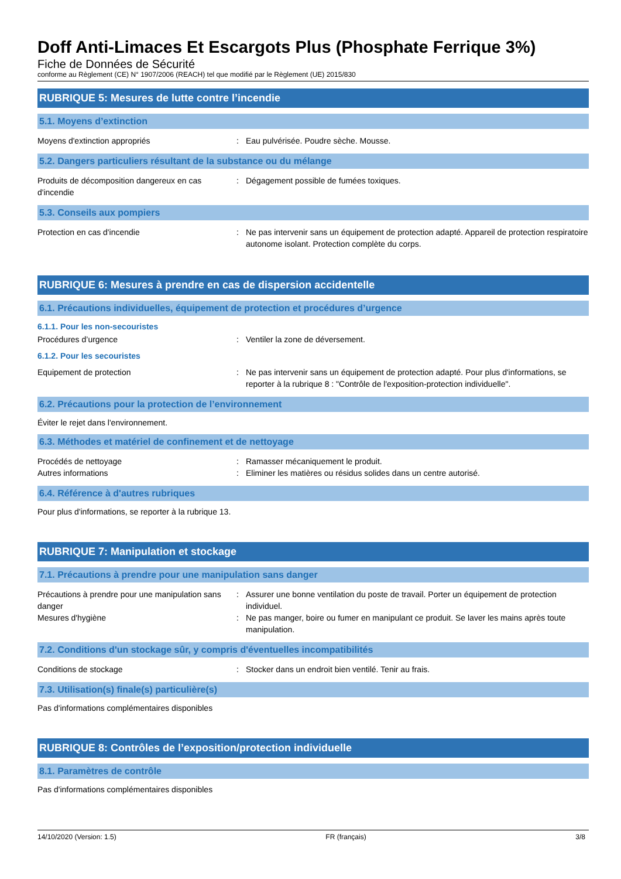Doff Anti-Limaces Et Escargots Plus (Phosphate Ferrique 3%)
Fiche de Données de Sécurité
conforme au Règlement (CE) N° 1907/2006 (REACH) tel que modifié par le Règlement (UE) 2015/830
RUBRIQUE 5: Mesures de lutte contre l’incendie
5.1. Moyens d’extinction
Moyens d'extinction appropriés : Eau pulvérisée. Poudre sèche. Mousse.
5.2. Dangers particuliers résultant de la substance ou du mélange
Produits de décomposition dangereux en cas d'incendie
: Dégagement possible de fumées toxiques.
5.3. Conseils aux pompiers
Protection en cas d'incendie : Ne pas intervenir sans un équipement de protection adapté. Appareil de protection respiratoire autonome isolant. Protection complète du corps.
RUBRIQUE 6: Mesures à prendre en cas de dispersion accidentelle
6.1. Précautions individuelles, équipement de protection et procédures d’urgence
6.1.1. Pour les non-secouristes
Procédures d’urgence : Ventiler la zone de déversement.
6.1.2. Pour les secouristes
Equipement de protection : Ne pas intervenir sans un équipement de protection adapté. Pour plus d'informations, se reporter à la rubrique 8 : "Contrôle de l'exposition-protection individuelle".
6.2. Précautions pour la protection de l’environnement
Éviter le rejet dans l'environnement.
6.3. Méthodes et matériel de confinement et de nettoyage
Procédés de nettoyage : Ramasser mécaniquement le produit.
Autres informations : Eliminer les matières ou résidus solides dans un centre autorisé.
6.4. Référence à d'autres rubriques
Pour plus d'informations, se reporter à la rubrique 13.
RUBRIQUE 7: Manipulation et stockage
7.1. Précautions à prendre pour une manipulation sans danger
Précautions à prendre pour une manipulation sans danger
: Assurer une bonne ventilation du poste de travail. Porter un équipement de protection individuel.
Mesures d'hygiène : Ne pas manger, boire ou fumer en manipulant ce produit. Se laver les mains après toute manipulation.
7.2. Conditions d'un stockage sûr, y compris d'éventuelles incompatibilités
Conditions de stockage : Stocker dans un endroit bien ventilé. Tenir au frais.
7.3. Utilisation(s) finale(s) particulière(s)
Pas d'informations complémentaires disponibles
RUBRIQUE 8: Contrôles de l’exposition/protection individuelle
8.1. Paramètres de contrôle
Pas d'informations complémentaires disponibles
14/10/2020 (Version: 1.5) FR (français) 3/8